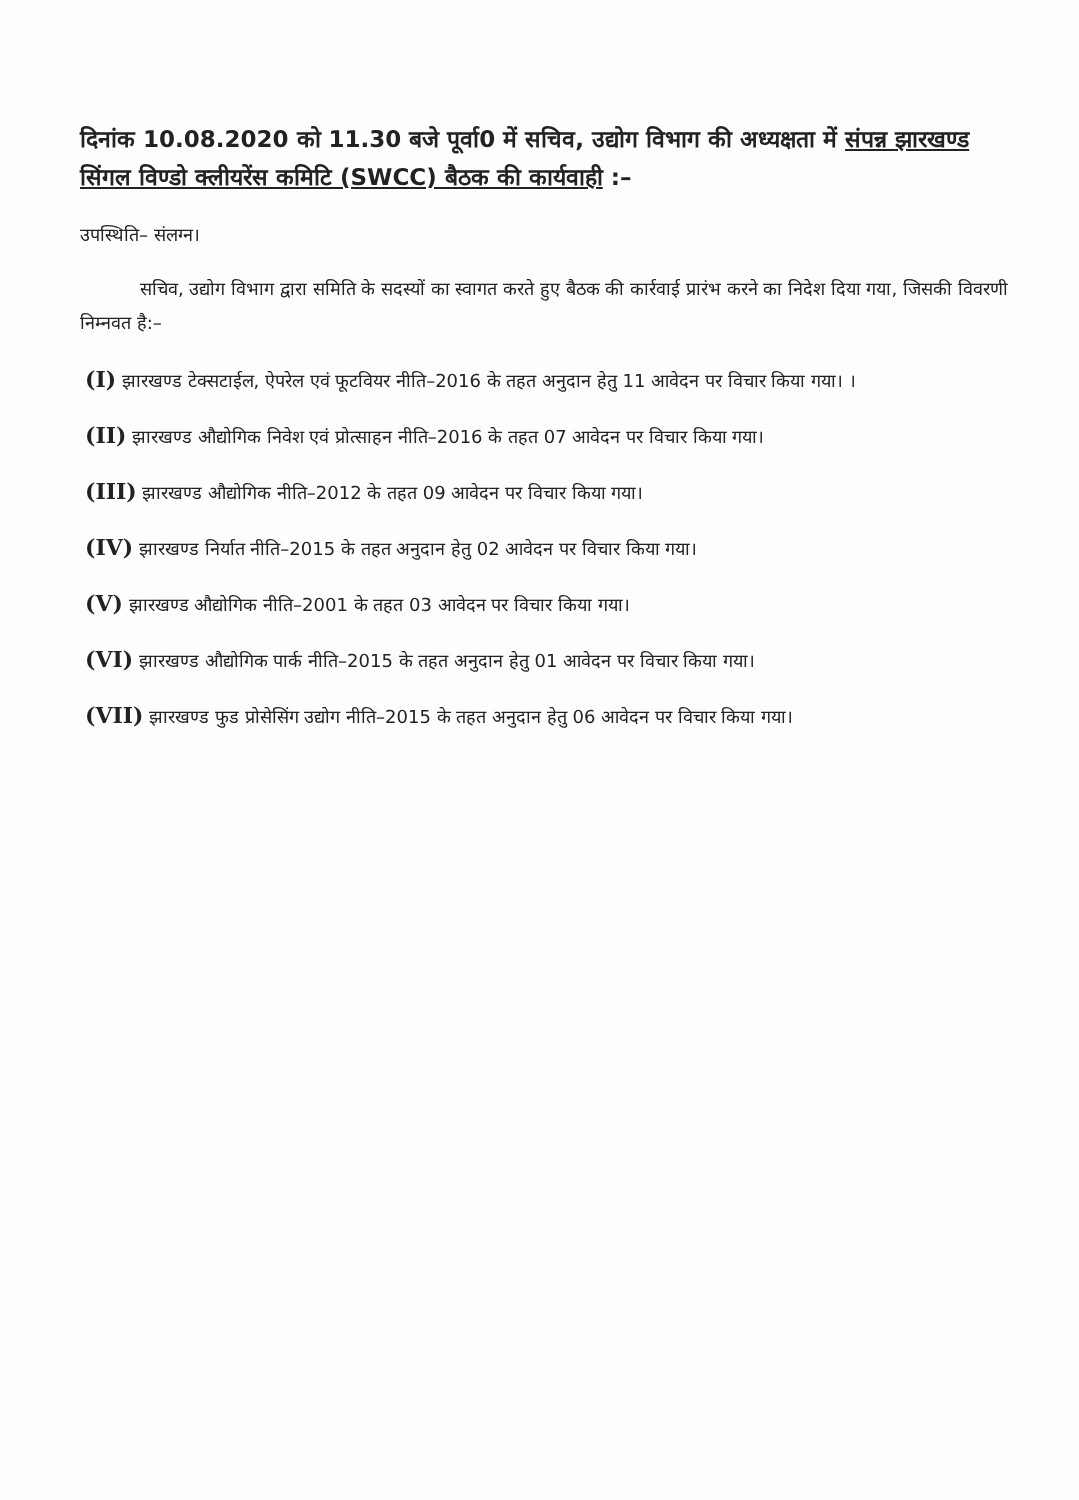दिनांक 10.08.2020 को 11.30 बजे पूर्वा0 में सचिव, उद्योग विभाग की अध्यक्षता में संपन्न झारखण्ड सिंगल विण्डो क्लीयरेंस कमिटि (SWCC) बैठक की कार्यवाही :–
उपस्थिति– संलग्न।
सचिव, उद्योग विभाग द्वारा समिति के सदस्यों का स्वागत करते हुए बैठक की कार्रवाई प्रारंभ करने का निदेश दिया गया, जिसकी विवरणी निम्नवत है:–
(I) झारखण्ड टेक्सटाईल, ऐपरेल एवं फूटवियर नीति–2016 के तहत अनुदान हेतु 11 आवेदन पर विचार किया गया। ।
(II) झारखण्ड औद्योगिक निवेश एवं प्रोत्साहन नीति–2016 के तहत 07 आवेदन पर विचार किया गया।
(III) झारखण्ड औद्योगिक नीति–2012 के तहत 09 आवेदन पर विचार किया गया।
(IV) झारखण्ड निर्यात नीति–2015 के तहत अनुदान हेतु 02 आवेदन पर विचार किया गया।
(V) झारखण्ड औद्योगिक नीति–2001 के तहत 03 आवेदन पर विचार किया गया।
(VI) झारखण्ड औद्योगिक पार्क नीति–2015 के तहत अनुदान हेतु 01 आवेदन पर विचार किया गया।
(VII) झारखण्ड फुड प्रोसेसिंग उद्योग नीति–2015 के तहत अनुदान हेतु 06 आवेदन पर विचार किया गया।